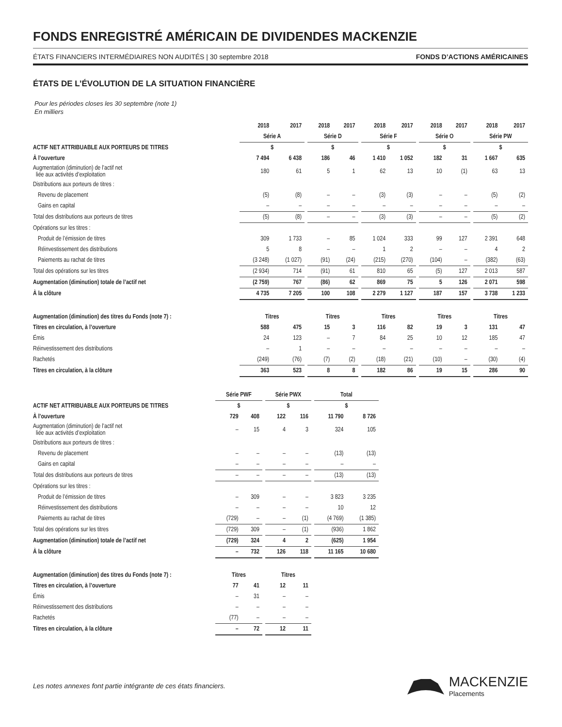FONDS ENREGISTRÉ AMÉRICAIN DE DIVIDENDES MACKENZIE
ÉTATS FINANCIERS INTERMÉDIAIRES NON AUDITÉS | 30 septembre 2018 FONDS D’ACTIONS AMÉRICAINES
ÉTATS DE L’ÉVOLUTION DE LA SITUATION FINANCIÈRE
Pour les périodes closes les 30 septembre (note 1)
En milliers
| | 2018 | 2017 | | 2018 | 2017 | | 2018 | 2017 | | 2018 | 2017 | | 2018 | 2017 |
| --- | --- | --- | --- | --- | --- | --- | --- | --- | --- | --- | --- | --- | --- | --- |
| | Série A | | | Série D | | | Série F | | | Série O | | | Série PW | |
| ACTIF NET ATTRIBUABLE AUX PORTEURS DE TITRES | $ | | | $ | | | $ | | | $ | | | $ | |
| À l’ouverture | 7 494 | 6 438 | | 186 | 46 | | 1 410 | 1 052 | | 182 | 31 | | 1 667 | 635 |
| Augmentation (diminution) de l’actif net liée aux activités d’exploitation | 180 | 61 | | 5 | 1 | | 62 | 13 | | 10 | (1) | | 63 | 13 |
| Distributions aux porteurs de titres : | | | | | | | | | | | | | | |
| Revenu de placement | (5) | (8) | | – | – | | (3) | (3) | | – | – | | (5) | (2) |
| Gains en capital | – | – | | – | – | | – | – | | – | – | | – | – |
| Total des distributions aux porteurs de titres | (5) | (8) | | – | – | | (3) | (3) | | – | – | | (5) | (2) |
| Opérations sur les titres : | | | | | | | | | | | | | | |
| Produit de l’émission de titres | 309 | 1 733 | | – | 85 | | 1 024 | 333 | | 99 | 127 | | 2 391 | 648 |
| Réinvestissement des distributions | 5 | 8 | | – | – | | 1 | 2 | | – | – | | 4 | 2 |
| Paiements au rachat de titres | (3 248) | (1 027) | | (91) | (24) | | (215) | (270) | | (104) | – | | (382) | (63) |
| Total des opérations sur les titres | (2 934) | 714 | | (91) | 61 | | 810 | 65 | | (5) | 127 | | 2 013 | 587 |
| Augmentation (diminution) totale de l’actif net | (2 759) | 767 | | (86) | 62 | | 869 | 75 | | 5 | 126 | | 2 071 | 598 |
| À la clôture | 4 735 | 7 205 | | 100 | 108 | | 2 279 | 1 127 | | 187 | 157 | | 3 738 | 1 233 |
| Augmentation (diminution) des titres du Fonds (note 7) : | Titres | | | Titres | | | Titres | | | Titres | | | Titres | |
| Titres en circulation, à l’ouverture | 588 | 475 | | 15 | 3 | | 116 | 82 | | 19 | 3 | | 131 | 47 |
| Émis | 24 | 123 | | – | 7 | | 84 | 25 | | 10 | 12 | | 185 | 47 |
| Réinvestissement des distributions | – | 1 | | – | – | | – | – | | – | – | | – | – |
| Rachetés | (249) | (76) | | (7) | (2) | | (18) | (21) | | (10) | – | | (30) | (4) |
| Titres en circulation, à la clôture | 363 | 523 | | 8 | 8 | | 182 | 86 | | 19 | 15 | | 286 | 90 |
| | Série PWF | | | Série PWX | | | Total | | | |
| ACTIF NET ATTRIBUABLE AUX PORTEURS DE TITRES | $ | | | $ | | | $ | | | |
| À l’ouverture | 729 | 408 | | 122 | 116 | | 11 790 | 8 726 | | |
| Augmentation (diminution) de l’actif net liée aux activités d’exploitation | – | 15 | | 4 | 3 | | 324 | 105 | | |
| Distributions aux porteurs de titres : | | | | | | | | | | |
| Revenu de placement | – | – | | – | – | | (13) | (13) | | |
| Gains en capital | – | – | | – | – | | – | – | | |
| Total des distributions aux porteurs de titres | – | – | | – | – | | (13) | (13) | | |
| Opérations sur les titres : | | | | | | | | | | |
| Produit de l’émission de titres | – | 309 | | – | – | | 3 823 | 3 235 | | |
| Réinvestissement des distributions | – | – | | – | – | | 10 | 12 | | |
| Paiements au rachat de titres | (729) | – | | – | (1) | | (4 769) | (1 385) | | |
| Total des opérations sur les titres | (729) | 309 | | – | (1) | | (936) | 1 862 | | |
| Augmentation (diminution) totale de l’actif net | (729) | 324 | | 4 | 2 | | (625) | 1 954 | | |
| À la clôture | – | 732 | | 126 | 118 | | 11 165 | 10 680 | | |
| Augmentation (diminution) des titres du Fonds (note 7) : | Titres | | | Titres | | | | | | |
| Titres en circulation, à l’ouverture | 77 | 41 | | 12 | 11 | | | | | |
| Émis | – | 31 | | – | – | | | | | |
| Réinvestissement des distributions | – | – | | – | – | | | | | |
| Rachetés | (77) | – | | – | – | | | | | |
| Titres en circulation, à la clôture | – | 72 | | 12 | 11 | | | | | |
Les notes annexes font partie intégrante de ces états financiers.
MACKENZIE
Placements